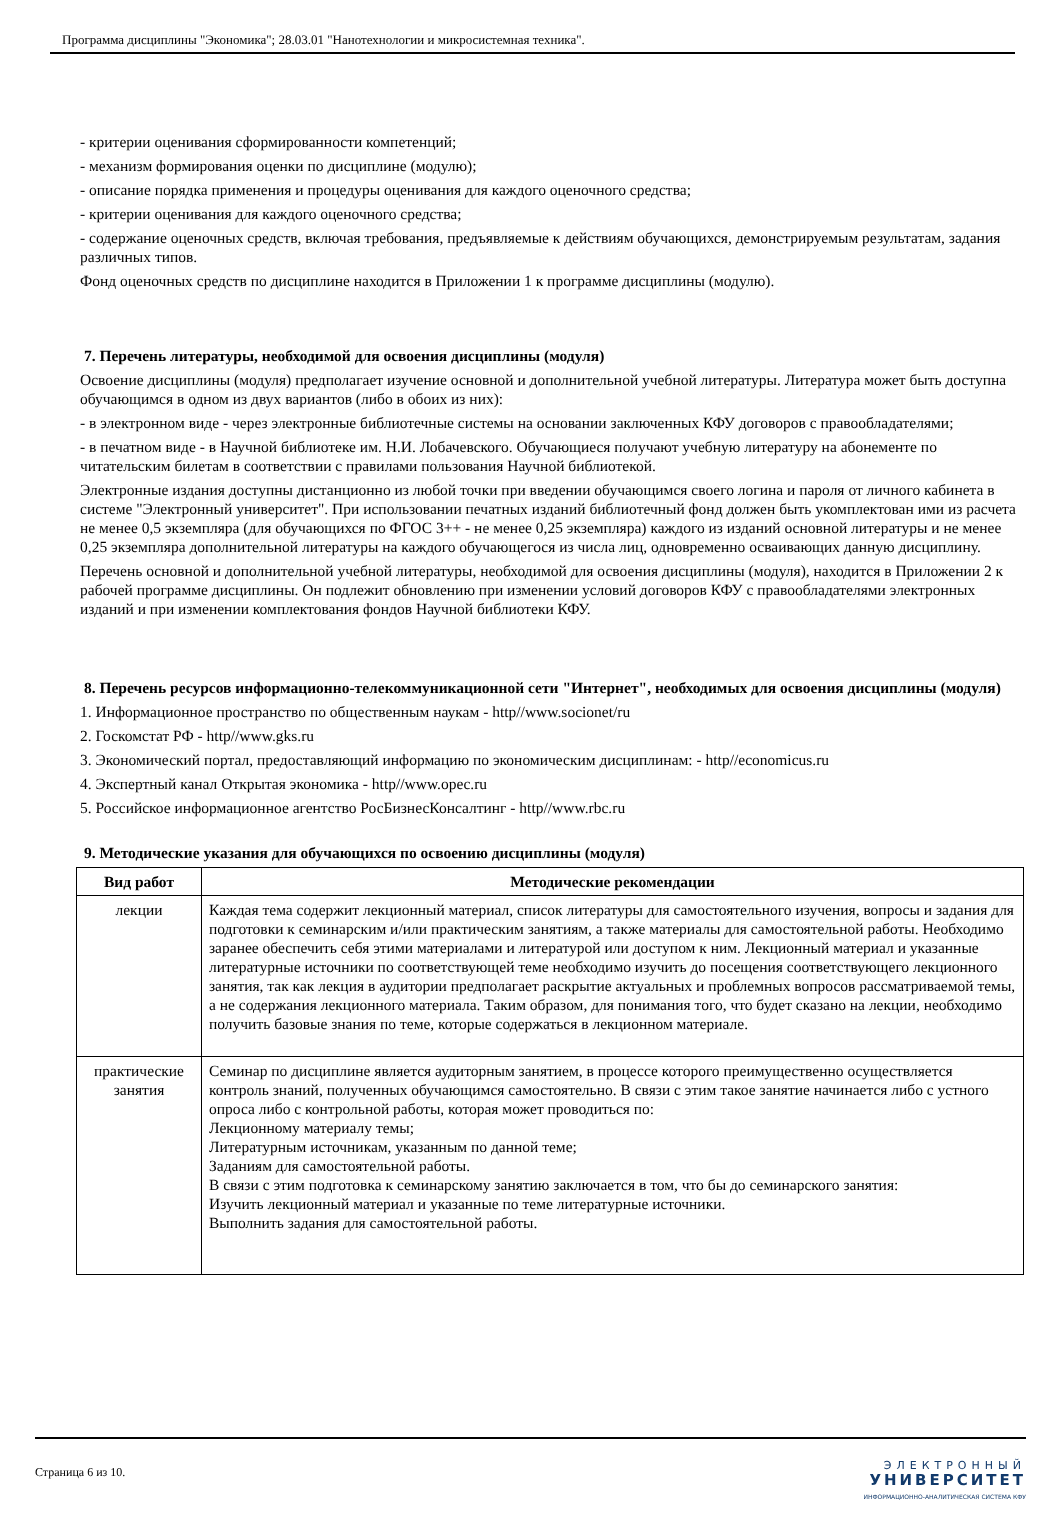Программа дисциплины "Экономика"; 28.03.01 "Нанотехнологии и микросистемная техника".
- критерии оценивания сформированности компетенций;
- механизм формирования оценки по дисциплине (модулю);
- описание порядка применения и процедуры оценивания для каждого оценочного средства;
- критерии оценивания для каждого оценочного средства;
- содержание оценочных средств, включая требования, предъявляемые к действиям обучающихся, демонстрируемым результатам, задания различных типов.
Фонд оценочных средств по дисциплине находится в Приложении 1 к программе дисциплины (модулю).
7. Перечень литературы, необходимой для освоения дисциплины (модуля)
Освоение дисциплины (модуля) предполагает изучение основной и дополнительной учебной литературы. Литература может быть доступна обучающимся в одном из двух вариантов (либо в обоих из них):
- в электронном виде - через электронные библиотечные системы на основании заключенных КФУ договоров с правообладателями;
- в печатном виде - в Научной библиотеке им. Н.И. Лобачевского. Обучающиеся получают учебную литературу на абонементе по читательским билетам в соответствии с правилами пользования Научной библиотекой.
Электронные издания доступны дистанционно из любой точки при введении обучающимся своего логина и пароля от личного кабинета в системе "Электронный университет". При использовании печатных изданий библиотечный фонд должен быть укомплектован ими из расчета не менее 0,5 экземпляра (для обучающихся по ФГОС 3++ - не менее 0,25 экземпляра) каждого из изданий основной литературы и не менее 0,25 экземпляра дополнительной литературы на каждого обучающегося из числа лиц, одновременно осваивающих данную дисциплину.
Перечень основной и дополнительной учебной литературы, необходимой для освоения дисциплины (модуля), находится в Приложении 2 к рабочей программе дисциплины. Он подлежит обновлению при изменении условий договоров КФУ с правообладателями электронных изданий и при изменении комплектования фондов Научной библиотеки КФУ.
8. Перечень ресурсов информационно-телекоммуникационной сети "Интернет", необходимых для освоения дисциплины (модуля)
1. Информационное пространство по общественным наукам - http//www.socionet/ru
2. Госкомстат РФ - http//www.gks.ru
3. Экономический портал, предоставляющий информацию по экономическим дисциплинам: - http//economicus.ru
4. Экспертный канал Открытая экономика - http//www.opec.ru
5. Российское информационное агентство РосБизнесКонсалтинг - http//www.rbc.ru
9. Методические указания для обучающихся по освоению дисциплины (модуля)
| Вид работ | Методические рекомендации |
| --- | --- |
| лекции | Каждая тема содержит лекционный материал, список литературы для самостоятельного изучения, вопросы и задания для подготовки к семинарским и/или практическим занятиям, а также материалы для самостоятельной работы. Необходимо заранее обеспечить себя этими материалами и литературой или доступом к ним. Лекционный материал и указанные литературные источники по соответствующей теме необходимо изучить до посещения соответствующего лекционного занятия, так как лекция в аудитории предполагает раскрытие актуальных и проблемных вопросов рассматриваемой темы, а не содержания лекционного материала. Таким образом, для понимания того, что будет сказано на лекции, необходимо получить базовые знания по теме, которые содержаться в лекционном материале. |
| практические занятия | Семинар по дисциплине является аудиторным занятием, в процессе которого преимущественно осуществляется контроль знаний, полученных обучающимся самостоятельно. В связи с этим такое занятие начинается либо с устного опроса либо с контрольной работы, которая может проводиться по: Лекционному материалу темы; Литературным источникам, указанным по данной теме; Заданиям для самостоятельной работы. В связи с этим подготовка к семинарскому занятию заключается в том, что бы до семинарского занятия: Изучить лекционный материал и указанные по теме литературные источники. Выполнить задания для самостоятельной работы. |
Страница 6 из 10.
ЭЛЕКТРОННЫЙ
УНИВЕРСИТЕТ
ИНФОРМАЦИОННО-АНАЛИТИЧЕСКАЯ СИСТЕМА КФУ